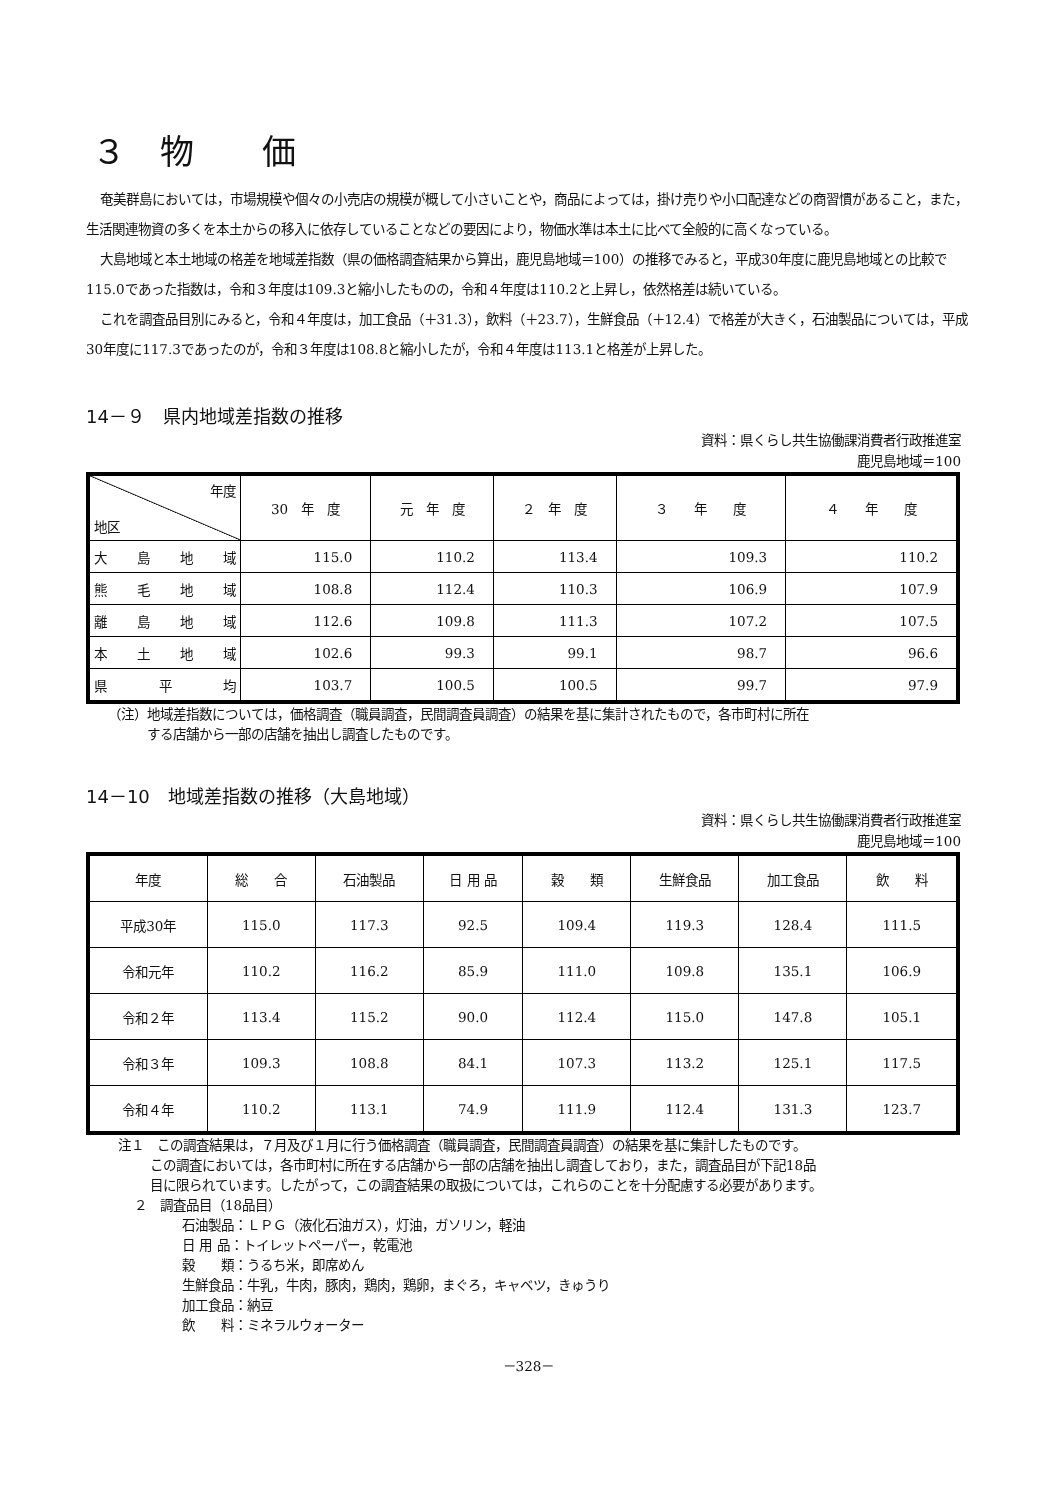３　物　　価
奄美群島においては，市場規模や個々の小売店の規模が概して小さいことや，商品によっては，掛け売りや小口配達などの商習慣があること，また，生活関連物資の多くを本土からの移入に依存していることなどの要因により，物価水準は本土に比べて全般的に高くなっている。
大島地域と本土地域の格差を地域差指数（県の価格調査結果から算出，鹿児島地域＝100）の推移でみると，平成30年度に鹿児島地域との比較で115.0であった指数は，令和３年度は109.3と縮小したものの，令和４年度は110.2と上昇し，依然格差は続いている。
これを調査品目別にみると，令和４年度は，加工食品（＋31.3），飲料（＋23.7），生鮮食品（＋12.4）で格差が大きく，石油製品については，平成30年度に117.3であったのが，令和３年度は108.8と縮小したが，令和４年度は113.1と格差が上昇した。
14－９　県内地域差指数の推移
資料：県くらし共生協働課消費者行政推進室
鹿児島地域＝100
| 年度 地区 | 30 年 度 | 元 年 度 | ２ 年 度 | ３ 年 度 | ４ 年 度 |
| --- | --- | --- | --- | --- | --- |
| 大島地域 | 115.0 | 110.2 | 113.4 | 109.3 | 110.2 |
| 熊毛地域 | 108.8 | 112.4 | 110.3 | 106.9 | 107.9 |
| 離島地域 | 112.6 | 109.8 | 111.3 | 107.2 | 107.5 |
| 本土地域 | 102.6 | 99.3 | 99.1 | 98.7 | 96.6 |
| 県平均 | 103.7 | 100.5 | 100.5 | 99.7 | 97.9 |
（注）地域差指数については，価格調査（職員調査，民間調査員調査）の結果を基に集計されたもので，各市町村に所在
　　　する店舗から一部の店舗を抽出し調査したものです。
14－10　地域差指数の推移（大島地域）
資料：県くらし共生協働課消費者行政推進室
鹿児島地域＝100
| 年度 | 総 合 | 石油製品 | 日 用 品 | 穀 類 | 生鮮食品 | 加工食品 | 飲 料 |
| --- | --- | --- | --- | --- | --- | --- | --- |
| 平成30年 | 115.0 | 117.3 | 92.5 | 109.4 | 119.3 | 128.4 | 111.5 |
| 令和元年 | 110.2 | 116.2 | 85.9 | 111.0 | 109.8 | 135.1 | 106.9 |
| 令和２年 | 113.4 | 115.2 | 90.0 | 112.4 | 115.0 | 147.8 | 105.1 |
| 令和３年 | 109.3 | 108.8 | 84.1 | 107.3 | 113.2 | 125.1 | 117.5 |
| 令和４年 | 110.2 | 113.1 | 74.9 | 111.9 | 112.4 | 131.3 | 123.7 |
注１　この調査結果は，７月及び１月に行う価格調査（職員調査，民間調査員調査）の結果を基に集計したものです。
この調査においては，各市町村に所在する店舗から一部の店舗を抽出し調査しており，また，調査品目が下記18品
目に限られています。したがって，この調査結果の取扱については，これらのことを十分配慮する必要があります。
２　調査品目（18品目）
石油製品：ＬＰＧ（液化石油ガス），灯油，ガソリン，軽油
日 用 品：トイレットペーパー，乾電池
穀　　類：うるち米，即席めん
生鮮食品：牛乳，牛肉，豚肉，鶏肉，鶏卵，まぐろ，キャベツ，きゅうり
加工食品：納豆
飲　　料：ミネラルウォーター
－328－